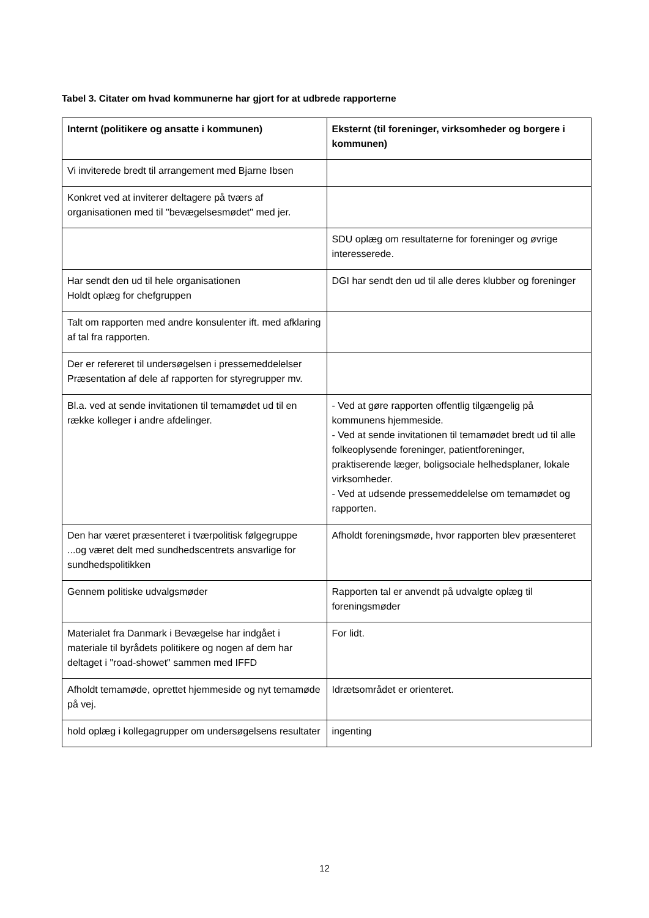Tabel 3. Citater om hvad kommunerne har gjort for at udbrede rapporterne
| Internt (politikere og ansatte i kommunen) | Eksternt (til foreninger, virksomheder og borgere i kommunen) |
| --- | --- |
| Vi inviterede bredt til arrangement med Bjarne Ibsen | |
| Konkret ved at inviterer deltagere på tværs af organisationen med til "bevægelsesmødet" med jer. | |
| | SDU oplæg om resultaterne for foreninger og øvrige interesserede. |
| Har sendt den ud til hele organisationen Holdt oplæg for chefgruppen | DGI har sendt den ud til alle deres klubber og foreninger |
| Talt om rapporten med andre konsulenter ift. med afklaring af tal fra rapporten. | |
| Der er refereret til undersøgelsen i pressemeddelelser Præsentation af dele af rapporten for styregrupper mv. | |
| Bl.a. ved at sende invitationen til temamødet ud til en række kolleger i andre afdelinger. | - Ved at gøre rapporten offentlig tilgængelig på kommunens hjemmeside. - Ved at sende invitationen til temamødet bredt ud til alle folkeoplysende foreninger, patientforeninger, praktiserende læger, boligsociale helhedsplaner, lokale virksomheder. - Ved at udsende pressemeddelelse om temamødet og rapporten. |
| Den har været præsenteret i tværpolitisk følgegruppe ...og været delt med sundhedscentrets ansvarlige for sundhedspolitikken | Afholdt foreningsmøde, hvor rapporten blev præsenteret |
| Gennem politiske udvalgsmøder | Rapporten tal er anvendt på udvalgte oplæg til foreningsmøder |
| Materialet fra Danmark i Bevægelse har indgået i materiale til byrådets politikere og nogen af dem har deltaget i "road-showet" sammen med IFFD | For lidt. |
| Afholdt temamøde, oprettet hjemmeside og nyt temamøde på vej. | Idrætsområdet er orienteret. |
| hold oplæg i kollegagrupper om undersøgelsens resultater | ingenting |
12